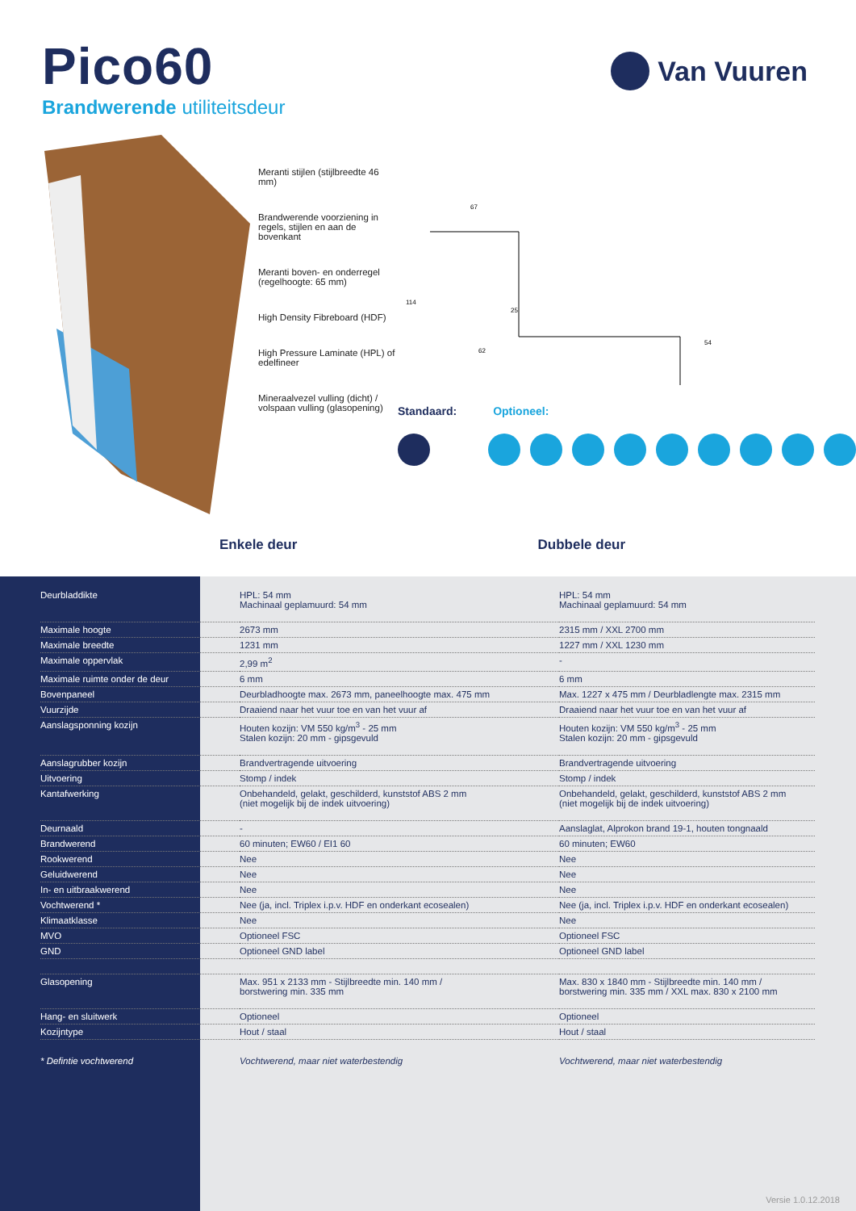Pico60
Van Vuuren
Brandwerende utiliteitsdeur
Meranti stijlen (stijlbreedte 46 mm)
Brandwerende voorziening in regels, stijlen en aan de bovenkant
Meranti boven- en onderregel (regelhoogte: 65 mm)
High Density Fibreboard (HDF)
High Pressure Laminate (HPL) of edelfineer
Mineraalvezel vulling (dicht) / volspaan vulling (glasopening)
67
25
114
62
54
Standaard: Optioneel:
Enkele deur Dubbele deur
| Deurbladdikte | HPL: 54 mm Machinaal geplamuurd: 54 mm | HPL: 54 mm Machinaal geplamuurd: 54 mm |
| Maximale hoogte | 2673 mm | 2315 mm / XXL 2700 mm |
| Maximale breedte | 1231 mm | 1227 mm / XXL 1230 mm |
| Maximale oppervlak | 2,99 m<sup>2</sup> | - |
| Maximale ruimte onder de deur | 6 mm | 6 mm |
| Bovenpaneel | Deurbladhoogte max. 2673 mm, paneelhoogte max. 475 mm | Max. 1227 x 475 mm / Deurbladlengte max. 2315 mm |
| Vuurzijde | Draaiend naar het vuur toe en van het vuur af | Draaiend naar het vuur toe en van het vuur af |
| Aanslagsponning kozijn | Houten kozijn: VM 550 kg/m<sup>3</sup> - 25 mm Stalen kozijn: 20 mm - gipsgevuld | Houten kozijn: VM 550 kg/m<sup>3</sup> - 25 mm Stalen kozijn: 20 mm - gipsgevuld |
| Aanslagrubber kozijn | Brandvertragende uitvoering | Brandvertragende uitvoering |
| Uitvoering | Stomp / indek | Stomp / indek |
| Kantafwerking | Onbehandeld, gelakt, geschilderd, kunststof ABS 2 mm (niet mogelijk bij de indek uitvoering) | Onbehandeld, gelakt, geschilderd, kunststof ABS 2 mm (niet mogelijk bij de indek uitvoering) |
| Deurnaald | - | Aanslaglat, Alprokon brand 19-1, houten tongnaald |
| Brandwerend | 60 minuten; EW60 / EI1 60 | 60 minuten; EW60 |
| Rookwerend | Nee | Nee |
| Geluidwerend | Nee | Nee |
| In- en uitbraakwerend | Nee | Nee |
| Vochtwerend * | Nee (ja, incl. Triplex i.p.v. HDF en onderkant ecosealen) | Nee (ja, incl. Triplex i.p.v. HDF en onderkant ecosealen) |
| Klimaatklasse | Nee | Nee |
| MVO | Optioneel FSC | Optioneel FSC |
| GND | Optioneel GND label | Optioneel GND label |
| Glasopening | Max. 951 x 2133 mm - Stijlbreedte min. 140 mm / borstwering min. 335 mm | Max. 830 x 1840 mm - Stijlbreedte min. 140 mm / borstwering min. 335 mm / XXL max. 830 x 2100 mm |
| Hang- en sluitwerk | Optioneel | Optioneel |
| Kozijntype | Hout / staal | Hout / staal |
| * Defintie vochtwerend | Vochtwerend, maar niet waterbestendig | Vochtwerend, maar niet waterbestendig |
Versie 1.0.12.2018